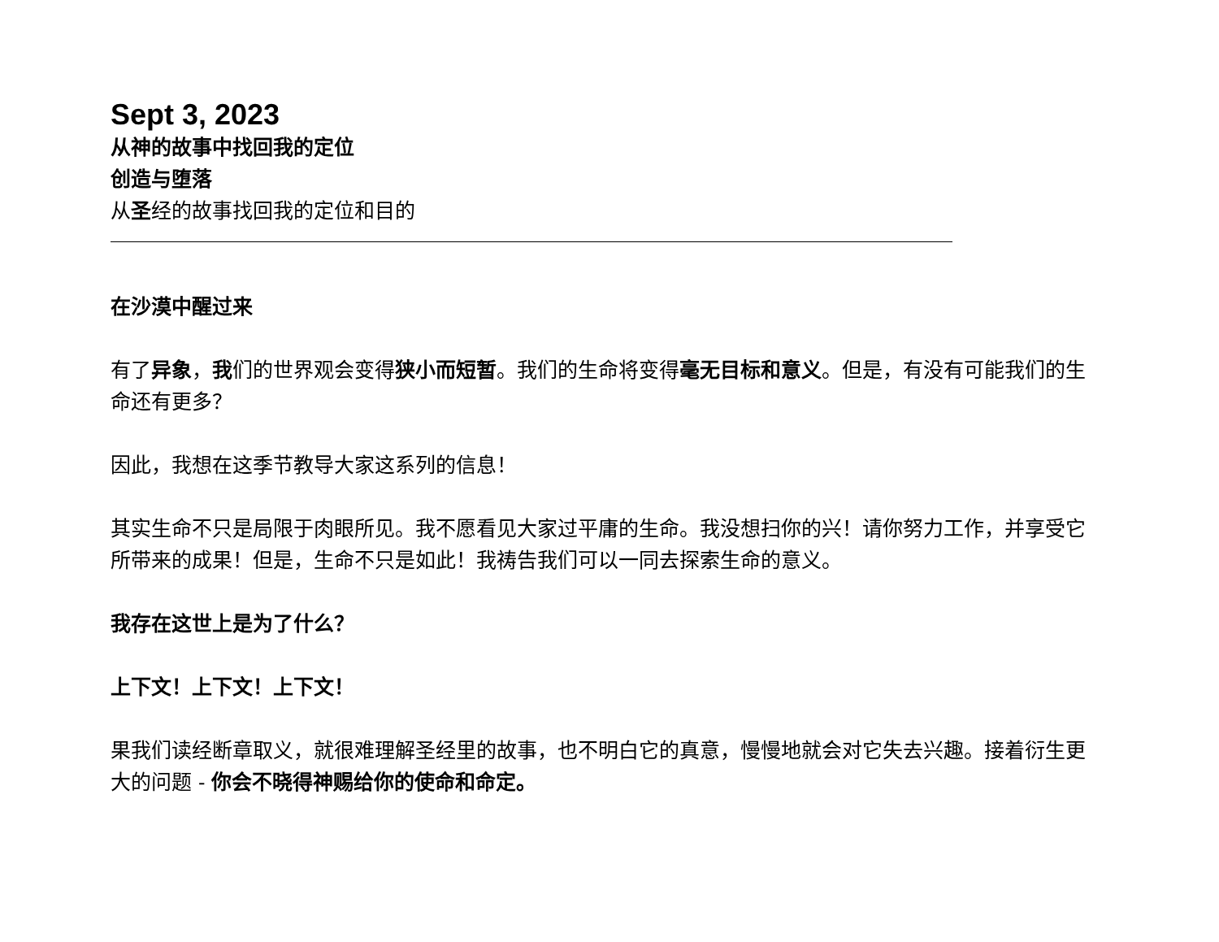Sept 3, 2023
从神的故事中找回我的定位
创造与堕落
从圣经的故事找回我的定位和目的
在沙漠中醒过来
有了异象，我们的世界观会变得狭小而短暂。我们的生命将变得毫无目标和意义。但是，有没有可能我们的生命还有更多？
因此，我想在这季节教导大家这系列的信息！
其实生命不只是局限于肉眼所见。我不愿看见大家过平庸的生命。我没想扫你的兴！请你努力工作，并享受它所带来的成果！但是，生命不只是如此！我祷告我们可以一同去探索生命的意义。
我存在这世上是为了什么？
上下文！上下文！上下文！
果我们读经断章取义，就很难理解圣经里的故事，也不明白它的真意，慢慢地就会对它失去兴趣。接着衍生更大的问题 - 你会不晓得神赐给你的使命和命定。